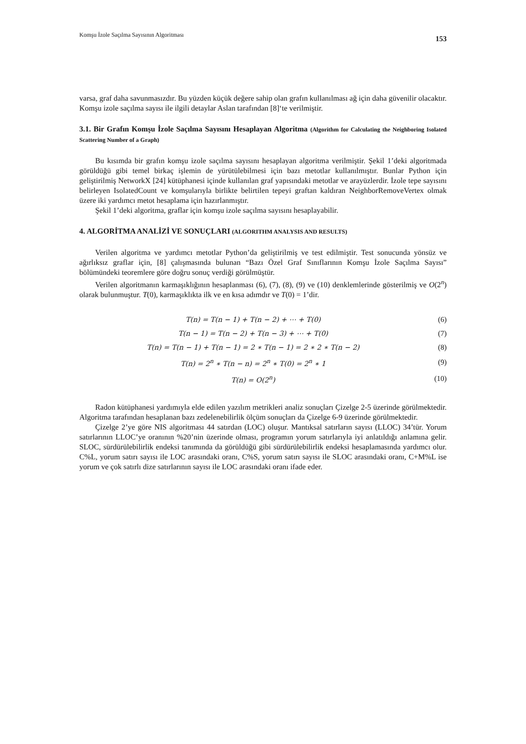Komşu İzole Saçılma Sayısının Algoritması 153
varsa, graf daha savunmasızdır. Bu yüzden küçük değere sahip olan grafın kullanılması ağ için daha güvenilir olacaktır. Komşu izole saçılma sayısı ile ilgili detaylar Aslan tarafından [8]‘te verilmiştir.
3.1. Bir Grafın Komşu İzole Saçılma Sayısını Hesaplayan Algoritma (Algorithm for Calculating the Neighboring Isolated Scattering Number of a Graph)
Bu kısımda bir grafın komşu izole saçılma sayısını hesaplayan algoritma verilmiştir. Şekil 1’deki algoritmada görüldüğü gibi temel birkaç işlemin de yürütülebilmesi için bazı metotlar kullanılmıştır. Bunlar Python için geliştirilmiş NetworkX [24] kütüphanesi içinde kullanılan graf yapısındaki metotlar ve arayüzlerdir. İzole tepe sayısını belirleyen IsolatedCount ve komşularıyla birlikte belirtilen tepeyi graftan kaldıran NeighborRemoveVertex olmak üzere iki yardımcı metot hesaplama için hazırlanmıştır.
Şekil 1’deki algoritma, graflar için komşu izole saçılma sayısını hesaplayabilir.
4. ALGORİTMA ANALİZİ VE SONUÇLARI (ALGORITHM ANALYSIS AND RESULTS)
Verilen algoritma ve yardımcı metotlar Python’da geliştirilmiş ve test edilmiştir. Test sonucunda yönsüz ve ağırlıksız graflar için, [8] çalışmasında bulunan “Bazı Özel Graf Sınıflarının Komşu İzole Saçılma Sayısı” bölümündeki teoremlere göre doğru sonuç verdiği görülmüştür.
Verilen algoritmanın karmaşıklığının hesaplanması (6), (7), (8), (9) ve (10) denklemlerinde gösterilmiş ve O(2<sup>n</sup>) olarak bulunmuştur. T(0), karmaşıklıkta ilk ve en kısa adımdır ve T(0) = 1’dir.
T(n) = T(n − 1) + T(n − 2) + ⋯ + T(0) (6)
T(n − 1) = T(n − 2) + T(n − 3) + ⋯ + T(0) (7)
T(n) = T(n − 1) + T(n − 1) = 2 ∗ T(n − 1) = 2 ∗ 2 ∗ T(n − 2) (8)
T(n) = 2<sup>n</sup> ∗ T(n − n) = 2<sup>n</sup> ∗ T(0) = 2<sup>n</sup> ∗ 1 (9)
T(n) = O(2<sup>n</sup>) (10)
Radon kütüphanesi yardımıyla elde edilen yazılım metrikleri analiz sonuçları Çizelge 2-5 üzerinde görülmektedir. Algoritma tarafından hesaplanan bazı zedelenebilirlik ölçüm sonuçları da Çizelge 6-9 üzerinde görülmektedir.
Çizelge 2’ye göre NIS algoritması 44 satırdan (LOC) oluşur. Mantıksal satırların sayısı (LLOC) 34’tür. Yorum satırlarının LLOC’ye oranının %20’nin üzerinde olması, programın yorum satırlarıyla iyi anlatıldığı anlamına gelir. SLOC, sürdürülebilirlik endeksi tanımında da görüldüğü gibi sürdürülebilirlik endeksi hesaplamasında yardımcı olur. C%L, yorum satırı sayısı ile LOC arasındaki oranı, C%S, yorum satırı sayısı ile SLOC arasındaki oranı, C+M%L ise yorum ve çok satırlı dize satırlarının sayısı ile LOC arasındaki oranı ifade eder.